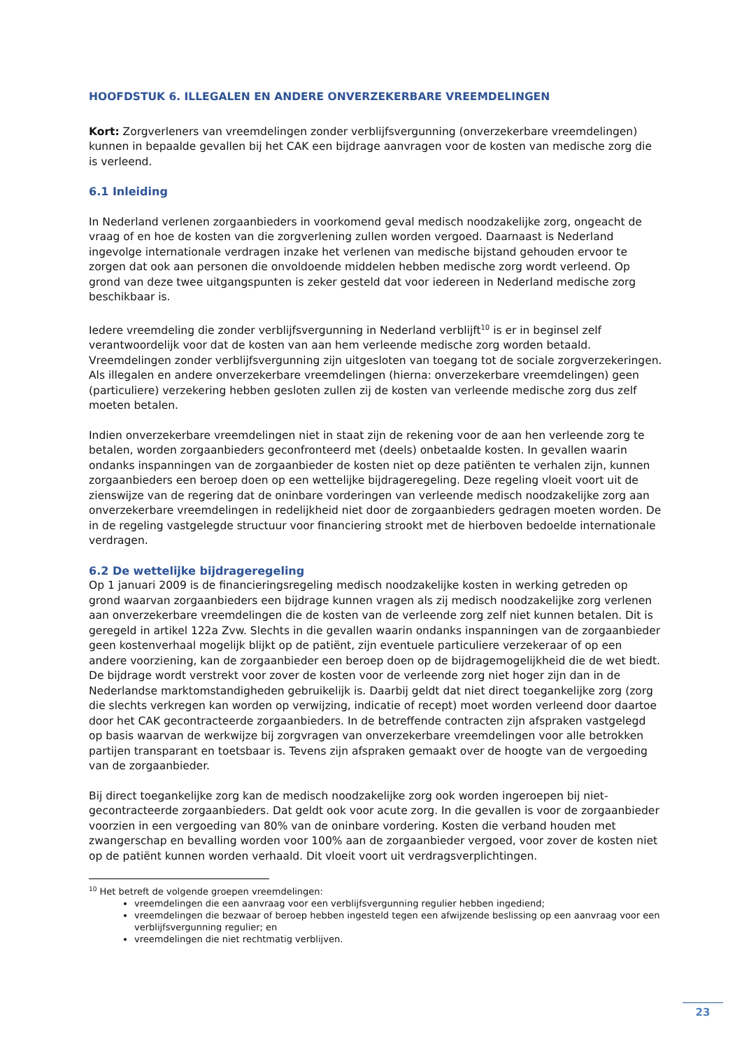HOOFDSTUK 6. ILLEGALEN EN ANDERE ONVERZEKERBARE VREEMDELINGEN
Kort: Zorgverleners van vreemdelingen zonder verblijfsvergunning (onverzekerbare vreemdelingen) kunnen in bepaalde gevallen bij het CAK een bijdrage aanvragen voor de kosten van medische zorg die is verleend.
6.1 Inleiding
In Nederland verlenen zorgaanbieders in voorkomend geval medisch noodzakelijke zorg, ongeacht de vraag of en hoe de kosten van die zorgverlening zullen worden vergoed. Daarnaast is Nederland ingevolge internationale verdragen inzake het verlenen van medische bijstand gehouden ervoor te zorgen dat ook aan personen die onvoldoende middelen hebben medische zorg wordt verleend. Op grond van deze twee uitgangspunten is zeker gesteld dat voor iedereen in Nederland medische zorg beschikbaar is.
Iedere vreemdeling die zonder verblijfsvergunning in Nederland verblijft<sup>10</sup> is er in beginsel zelf verantwoordelijk voor dat de kosten van aan hem verleende medische zorg worden betaald. Vreemdelingen zonder verblijfsvergunning zijn uitgesloten van toegang tot de sociale zorgverzekeringen. Als illegalen en andere onverzekerbare vreemdelingen (hierna: onverzekerbare vreemdelingen) geen (particuliere) verzekering hebben gesloten zullen zij de kosten van verleende medische zorg dus zelf moeten betalen.
Indien onverzekerbare vreemdelingen niet in staat zijn de rekening voor de aan hen verleende zorg te betalen, worden zorgaanbieders geconfronteerd met (deels) onbetaalde kosten. In gevallen waarin ondanks inspanningen van de zorgaanbieder de kosten niet op deze patiënten te verhalen zijn, kunnen zorgaanbieders een beroep doen op een wettelijke bijdrageregeling. Deze regeling vloeit voort uit de zienswijze van de regering dat de oninbare vorderingen van verleende medisch noodzakelijke zorg aan onverzekerbare vreemdelingen in redelijkheid niet door de zorgaanbieders gedragen moeten worden. De in de regeling vastgelegde structuur voor financiering strookt met de hierboven bedoelde internationale verdragen.
6.2 De wettelijke bijdrageregeling
Op 1 januari 2009 is de financieringsregeling medisch noodzakelijke kosten in werking getreden op grond waarvan zorgaanbieders een bijdrage kunnen vragen als zij medisch noodzakelijke zorg verlenen aan onverzekerbare vreemdelingen die de kosten van de verleende zorg zelf niet kunnen betalen. Dit is geregeld in artikel 122a Zvw. Slechts in die gevallen waarin ondanks inspanningen van de zorgaanbieder geen kostenverhaal mogelijk blijkt op de patiënt, zijn eventuele particuliere verzekeraar of op een andere voorziening, kan de zorgaanbieder een beroep doen op de bijdragemogelijkheid die de wet biedt. De bijdrage wordt verstrekt voor zover de kosten voor de verleende zorg niet hoger zijn dan in de Nederlandse marktomstandigheden gebruikelijk is. Daarbij geldt dat niet direct toegankelijke zorg (zorg die slechts verkregen kan worden op verwijzing, indicatie of recept) moet worden verleend door daartoe door het CAK gecontracteerde zorgaanbieders. In de betreffende contracten zijn afspraken vastgelegd op basis waarvan de werkwijze bij zorgvragen van onverzekerbare vreemdelingen voor alle betrokken partijen transparant en toetsbaar is. Tevens zijn afspraken gemaakt over de hoogte van de vergoeding van de zorgaanbieder.
Bij direct toegankelijke zorg kan de medisch noodzakelijke zorg ook worden ingeroepen bij niet-gecontracteerde zorgaanbieders. Dat geldt ook voor acute zorg. In die gevallen is voor de zorgaanbieder voorzien in een vergoeding van 80% van de oninbare vordering. Kosten die verband houden met zwangerschap en bevalling worden voor 100% aan de zorgaanbieder vergoed, voor zover de kosten niet op de patiënt kunnen worden verhaald. Dit vloeit voort uit verdragsverplichtingen.
<sup>10</sup> Het betreft de volgende groepen vreemdelingen:
vreemdelingen die een aanvraag voor een verblijfsvergunning regulier hebben ingediend;
vreemdelingen die bezwaar of beroep hebben ingesteld tegen een afwijzende beslissing op een aanvraag voor een verblijfsvergunning regulier; en
vreemdelingen die niet rechtmatig verblijven.
23